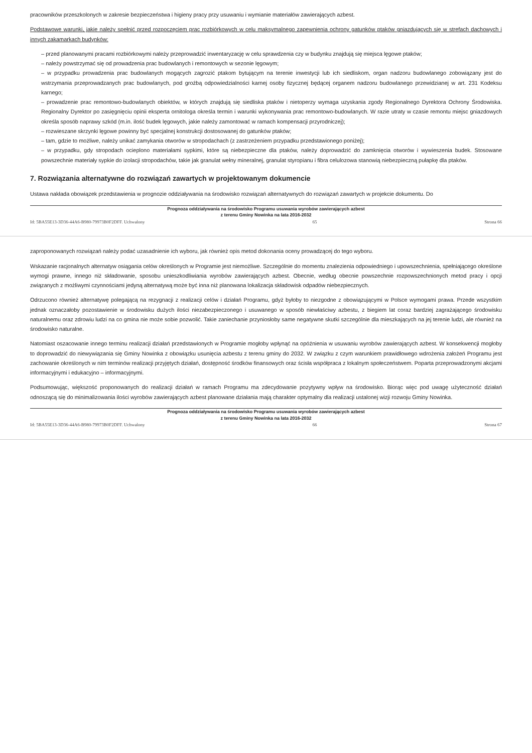pracowników przeszkolonych w zakresie bezpieczeństwa i higieny pracy przy usuwaniu i wymianie materiałów zawierających azbest.
Podstawowe warunki, jakie należy spełnić przed rozpoczęciem prac rozbiórkowych w celu maksymalnego zapewnienia ochrony gatunków ptaków gniazdujących się w strefach dachowych i innych zakamarkach budynków:
– przed planowanymi pracami rozbiórkowymi należy przeprowadzić inwentaryzację w celu sprawdzenia czy w budynku znajdują się miejsca lęgowe ptaków;
– należy powstrzymać się od prowadzenia prac budowlanych i remontowych w sezonie lęgowym;
– w przypadku prowadzenia prac budowlanych mogących zagrozić ptakom bytującym na terenie inwestycji lub ich siedliskom, organ nadzoru budowlanego zobowiązany jest do wstrzymania przeprowadzanych prac budowlanych, pod groźbą odpowiedzialności karnej osoby fizycznej będącej organem nadzoru budowlanego przewidzianej w art. 231 Kodeksu karnego;
– prowadzenie prac remontowo-budowlanych obiektów, w których znajdują się siedliska ptaków i nietoperzy wymaga uzyskania zgody Regionalnego Dyrektora Ochrony Środowiska. Regionalny Dyrektor po zasięgnięciu opinii eksperta ornitologa określa termin i warunki wykonywania prac remontowo-budowlanych. W razie utraty w czasie remontu miejsc gniazdowych określa sposób naprawy szkód (m.in. ilość budek lęgowych, jakie należy zamontować w ramach kompensacji przyrodniczej);
– rozwieszane skrzynki lęgowe powinny być specjalnej konstrukcji dostosowanej do gatunków ptaków;
– tam, gdzie to możliwe, należy unikać zamykania otworów w stropodachach (z zastrzeżeniem przypadku przedstawionego poniżej);
– w przypadku, gdy stropodach ocieplono materiałami sypkimi, które są niebezpieczne dla ptaków, należy doprowadzić do zamknięcia otworów i wywieszenia budek. Stosowane powszechnie materiały sypkie do izolacji stropodachów, takie jak granulat wełny mineralnej, granulat styropianu i fibra celulozowa stanowią niebezpieczną pułapkę dla ptaków.
7. Rozwiązania alternatywne do rozwiązań zawartych w projektowanym dokumencie
Ustawa nakłada obowiązek przedstawienia w prognozie oddziaływania na środowisko rozwiązań alternatywnych do rozwiązań zawartych w projekcie dokumentu. Do
Prognoza oddziaływania na środowisko Programu usuwania wyrobów zawierających azbest
z terenu Gminy Nowinka na lata 2016-2032
Id: 5BA55E13-3D36-44A6-B980-79973B0F2DFF. Uchwalony 65 Strona 66
zaproponowanych rozwiązań należy podać uzasadnienie ich wyboru, jak również opis metod dokonania oceny prowadzącej do tego wyboru.
Wskazanie racjonalnych alternatyw osiągania celów określonych w Programie jest niemożliwe. Szczególnie do momentu znalezienia odpowiedniego i upowszechnienia, spełniającego określone wymogi prawne, innego niż składowanie, sposobu unieszkodliwiania wyrobów zawierających azbest. Obecnie, według obecnie powszechnie rozpowszechnionych metod pracy i opcji związanych z możliwymi czynnościami jedyną alternatywą może być inna niż planowana lokalizacja składowisk odpadów niebezpiecznych.
Odrzucono również alternatywę polegającą na rezygnacji z realizacji celów i działań Programu, gdyż byłoby to niezgodne z obowiązującymi w Polsce wymogami prawa. Przede wszystkim jednak oznaczałoby pozostawienie w środowisku dużych ilości niezabezpieczonego i usuwanego w sposób niewłaściwy azbestu, z biegiem lat coraz bardziej zagrażającego środowisku naturalnemu oraz zdrowiu ludzi na co gmina nie może sobie pozwolić. Takie zaniechanie przyniosłoby same negatywne skutki szczególnie dla mieszkających na jej terenie ludzi, ale również na środowisko naturalne.
Natomiast oszacowanie innego terminu realizacji działań przedstawionych w Programie mogłoby wpłynąć na opóźnienia w usuwaniu wyrobów zawierających azbest. W konsekwencji mogłoby to doprowadzić do niewywiązania się Gminy Nowinka z obowiązku usunięcia azbestu z terenu gminy do 2032. W związku z czym warunkiem prawidłowego wdrożenia założeń Programu jest zachowanie określonych w nim terminów realizacji przyjętych działań, dostępność środków finansowych oraz ścisła współpraca z lokalnym społeczeństwem. Poparta przeprowadzonymi akcjami informacyjnymi i edukacyjno – informacyjnymi.
Podsumowując, większość proponowanych do realizacji działań w ramach Programu ma zdecydowanie pozytywny wpływ na środowisko. Biorąc więc pod uwagę użyteczność działań odnoszącą się do minimalizowania ilości wyrobów zawierających azbest planowane działania mają charakter optymalny dla realizacji ustalonej wizji rozwoju Gminy Nowinka.
Prognoza oddziaływania na środowisko Programu usuwania wyrobów zawierających azbest
z terenu Gminy Nowinka na lata 2016-2032
Id: 5BA55E13-3D36-44A6-B980-79973B0F2DFF. Uchwalony 66 Strona 67